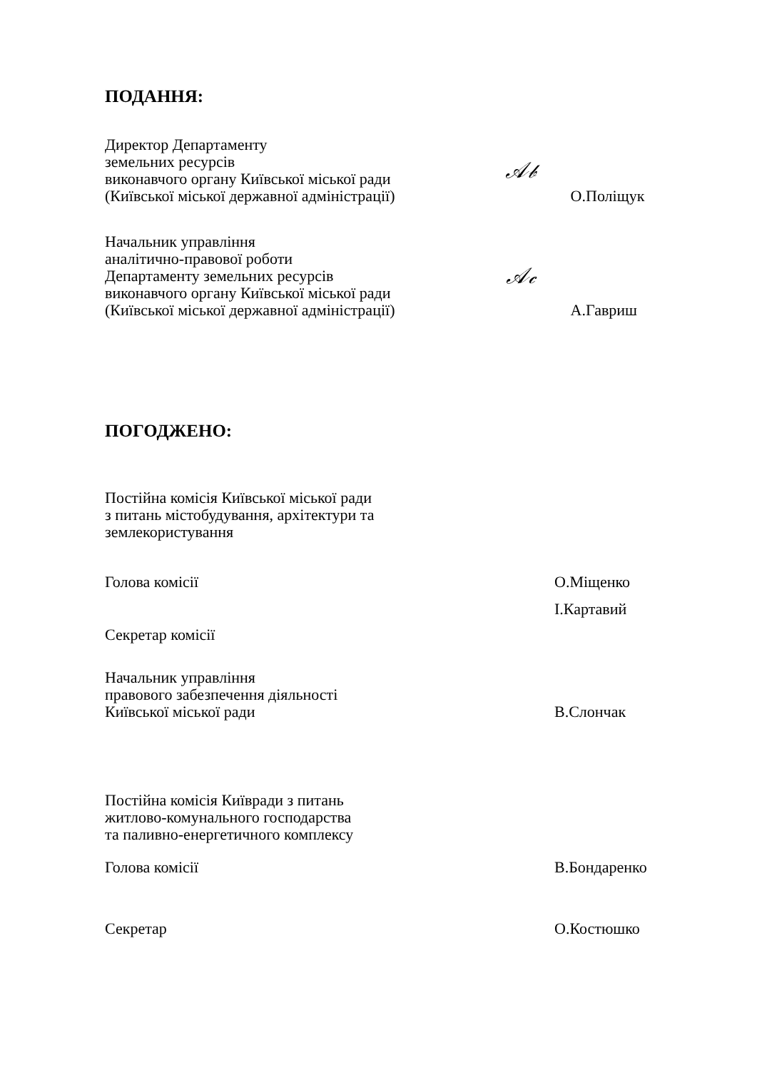ПОДАННЯ:
Директор Департаменту
земельних ресурсів
виконавчого органу Київської міської ради
(Київської міської державної адміністрації)
𝒜𝒷
О.Поліщук
Начальник управління
аналітично-правової роботи
Департаменту земельних ресурсів
виконавчого органу Київської міської ради
(Київської міської державної адміністрації)
𝒜𝒸
А.Гавриш
ПОГОДЖЕНО:
Постійна комісія Київської міської ради
з питань містобудування, архітектури та
землекористування
Голова комісії
О.Міщенко
Секретар комісії
І.Картавий
Начальник управління
правового забезпечення діяльності
Київської міської ради
В.Слончак
Постійна комісія Київради з питань
житлово-комунального господарства
та паливно-енергетичного комплексу
Голова комісії В.Бондаренко
Секретар О.Костюшко